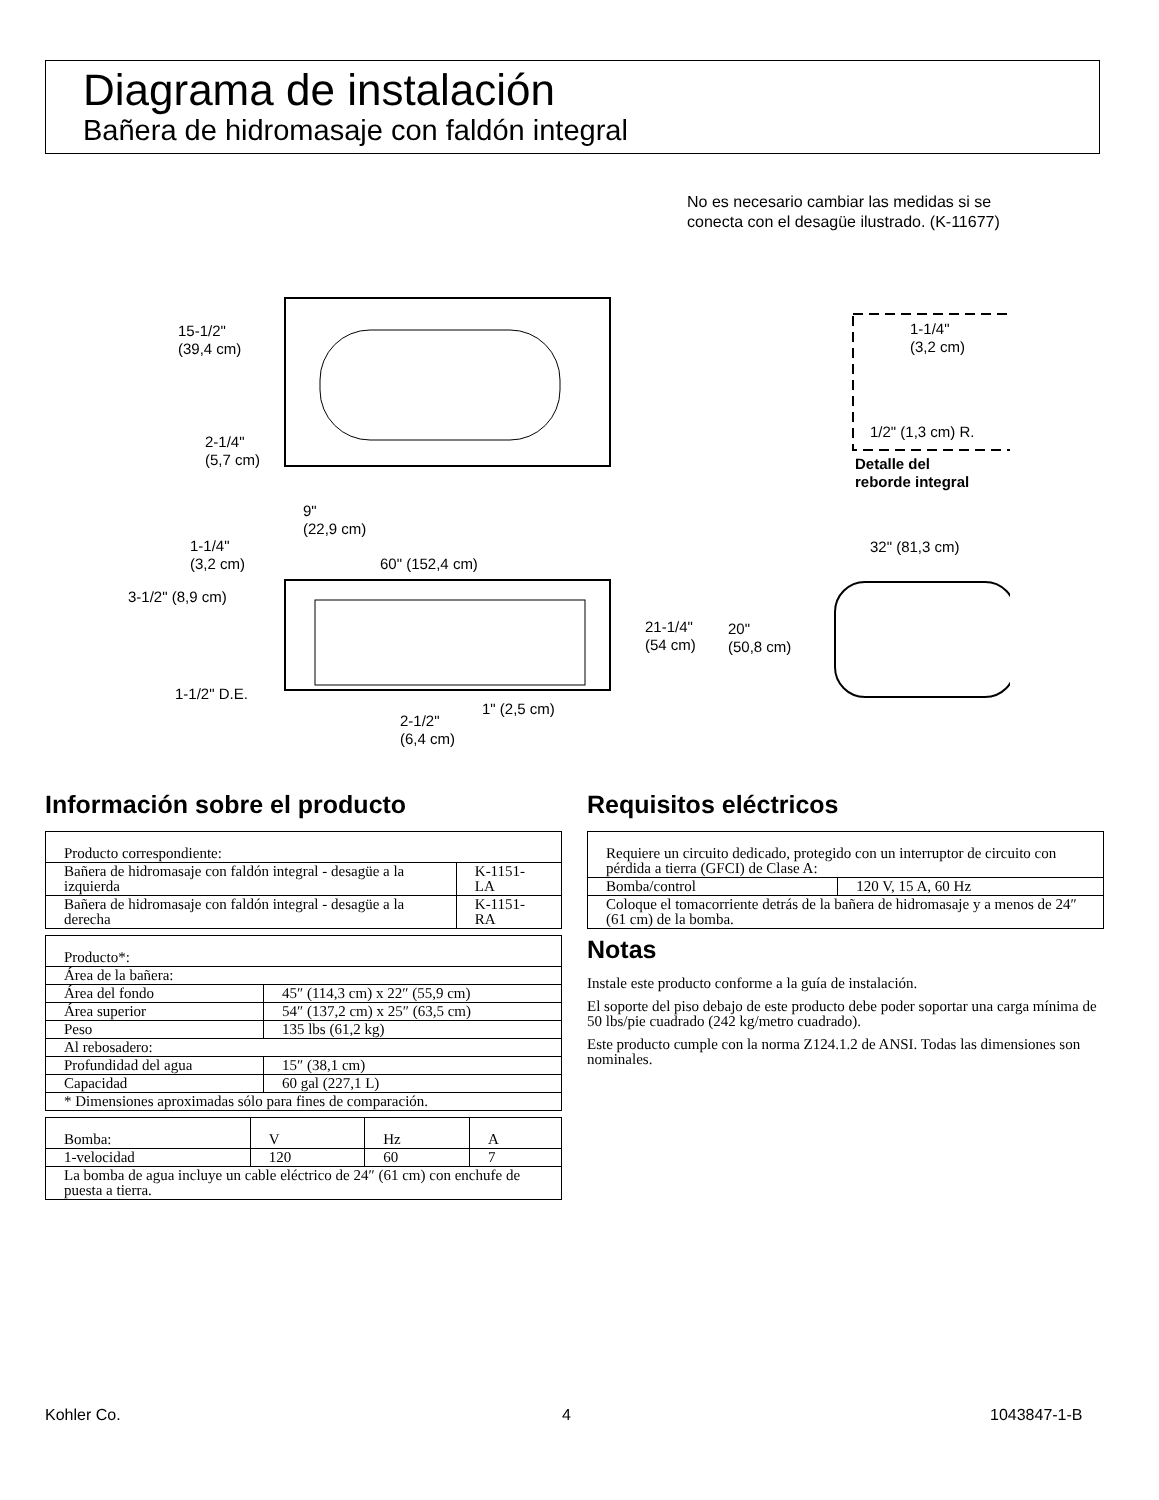Diagrama de instalación
Bañera de hidromasaje con faldón integral
No es necesario cambiar las medidas si se
conecta con el desagüe ilustrado. (K-11677)
15-1/2"
(39,4 cm)
2-1/4"
(5,7 cm)
9"
(22,9 cm)
1-1/4"
(3,2 cm)
60" (152,4 cm)
3-1/2" (8,9 cm)
1-1/2" D.E.
1" (2,5 cm)
2-1/2"
(6,4 cm)
1-1/4"
(3,2 cm)
1/2" (1,3 cm) R.
Detalle del
reborde integral
32" (81,3 cm)
21-1/4"
(54 cm)
20"
(50,8 cm)
Información sobre el producto
| Producto correspondiente: | |
| Bañera de hidromasaje con faldón integral - desagüe a la izquierda | K-1151-LA |
| Bañera de hidromasaje con faldón integral - desagüe a la derecha | K-1151-RA |
| Producto*: | |
| Área de la bañera: | |
| Área del fondo | 45″ (114,3 cm) x 22″ (55,9 cm) |
| Área superior | 54″ (137,2 cm) x 25″ (63,5 cm) |
| Peso | 135 lbs (61,2 kg) |
| Al rebosadero: | |
| Profundidad del agua | 15″ (38,1 cm) |
| Capacidad | 60 gal (227,1 L) |
| * Dimensiones aproximadas sólo para fines de comparación. | |
| Bomba: | V | Hz | A |
| 1-velocidad | 120 | 60 | 7 |
| La bomba de agua incluye un cable eléctrico de 24″ (61 cm) con enchufe de puesta a tierra. | | | |
Requisitos eléctricos
| Requiere un circuito dedicado, protegido con un interruptor de circuito con pérdida a tierra (GFCI) de Clase A: | |
| Bomba/control | 120 V, 15 A, 60 Hz |
| Coloque el tomacorriente detrás de la bañera de hidromasaje y a menos de 24″ (61 cm) de la bomba. | |
Notas
Instale este producto conforme a la guía de instalación.
El soporte del piso debajo de este producto debe poder soportar una carga mínima de 50 lbs/pie cuadrado (242 kg/metro cuadrado).
Este producto cumple con la norma Z124.1.2 de ANSI. Todas las dimensiones son nominales.
Kohler Co. 4 1043847-1-B